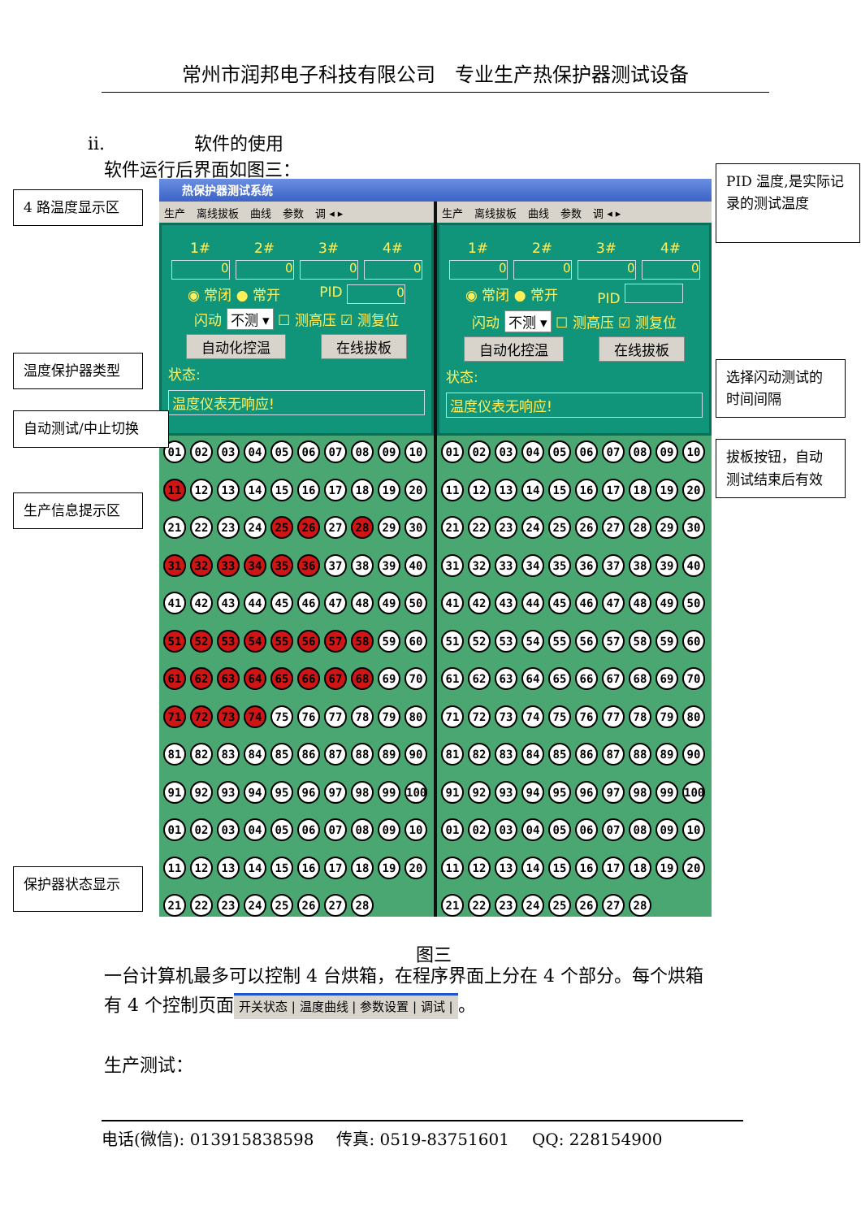常州市润邦电子科技有限公司 专业生产热保护器测试设备
ii. 软件的使用
软件运行后界面如图三：
4 路温度显示区
温度保护器类型
自动测试/中止切换
生产信息提示区
保护器状态显示
热保护器测试系统
生产 离线拔板 曲线 参数 调 ◂ ▸
1# 2# 3# 4#
0000
◉ 常闭 ● 常开 PID 0
闪动 不测 ▾ ☐ 测高压 ☑ 测复位
自动化控温 在线拔板
状态:
温度仪表无响应!
01 02 03 04 05 06 07 08 09 10 11 12 13 14 15 16 17 18 19 20 21 22 23 24 25 26 27 28 29 30 31 32 33 34 35 36 37 38 39 40 41 42 43 44 45 46 47 48 49 50 51 52 53 54 55 56 57 58 59 60 61 62 63 64 65 66 67 68 69 70 71 72 73 74 75 76 77 78 79 80 81 82 83 84 85 86 87 88 89 90 91 92 93 94 95 96 97 98 99 100 01 02 03 04 05 06 07 08 09 10 11 12 13 14 15 16 17 18 19 20 21 22 23 24 25 26 27 28
生产 离线拔板 曲线 参数 调 ◂ ▸
1# 2# 3# 4#
0000
◉ 常闭 ● 常开 PID
闪动 不测 ▾ ☐ 测高压 ☑ 测复位
自动化控温 在线拔板
状态:
温度仪表无响应!
01 02 03 04 05 06 07 08 09 10 11 12 13 14 15 16 17 18 19 20 21 22 23 24 25 26 27 28 29 30 31 32 33 34 35 36 37 38 39 40 41 42 43 44 45 46 47 48 49 50 51 52 53 54 55 56 57 58 59 60 61 62 63 64 65 66 67 68 69 70 71 72 73 74 75 76 77 78 79 80 81 82 83 84 85 86 87 88 89 90 91 92 93 94 95 96 97 98 99 100 01 02 03 04 05 06 07 08 09 10 11 12 13 14 15 16 17 18 19 20 21 22 23 24 25 26 27 28
PID 温度,是实际记录的测试温度
选择闪动测试的时间间隔
拔板按钮，自动测试结束后有效
图三
一台计算机最多可以控制 4 台烘箱，在程序界面上分在 4 个部分。每个烘箱
有 4 个控制页面 开关状态 | 温度曲线 | 参数设置 | 调试 | 。
生产测试：
电话(微信): 013915838598 传真: 0519-83751601 QQ: 228154900